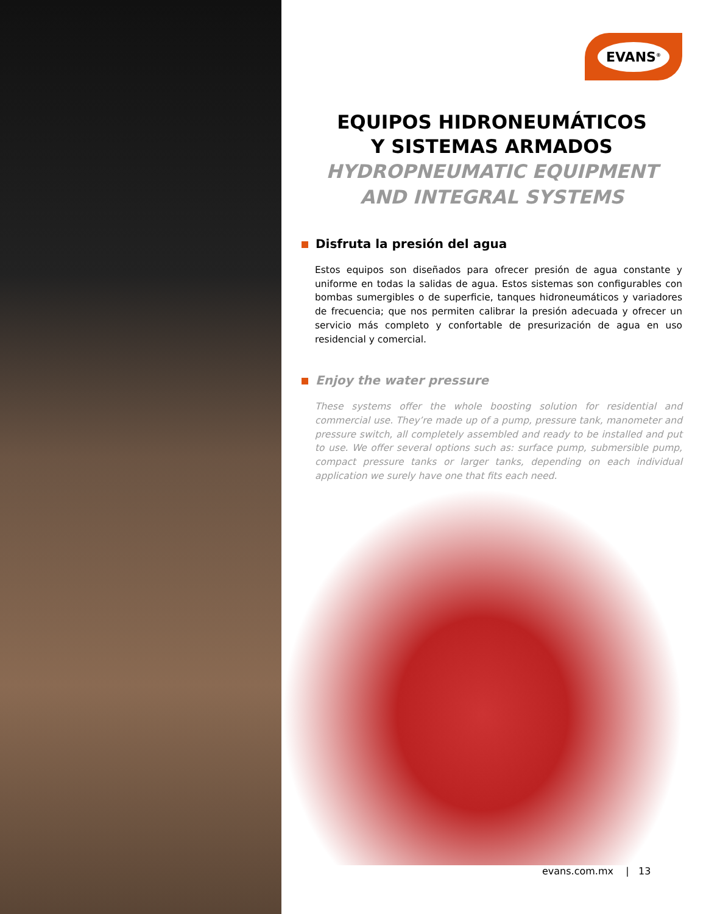EVANS<sup>®</sup>
EQUIPOS HIDRONEUMÁTICOS
Y SISTEMAS ARMADOS
HYDROPNEUMATIC EQUIPMENT
AND INTEGRAL SYSTEMS
Disfruta la presión del agua
Estos equipos son diseñados para ofrecer presión de agua constante y uniforme en todas la salidas de agua. Estos sistemas son configurables con bombas sumergibles o de superficie, tanques hidroneumáticos y variadores de frecuencia; que nos permiten calibrar la presión adecuada y ofrecer un servicio más completo y confortable de presurización de agua en uso residencial y comercial.
Enjoy the water pressure
These systems offer the whole boosting solution for residential and commercial use. They’re made up of a pump, pressure tank, manometer and pressure switch, all completely assembled and ready to be installed and put to use. We offer several options such as: surface pump, submersible pump, compact pressure tanks or larger tanks, depending on each individual application we surely have one that fits each need.
evans.com.mx | 13